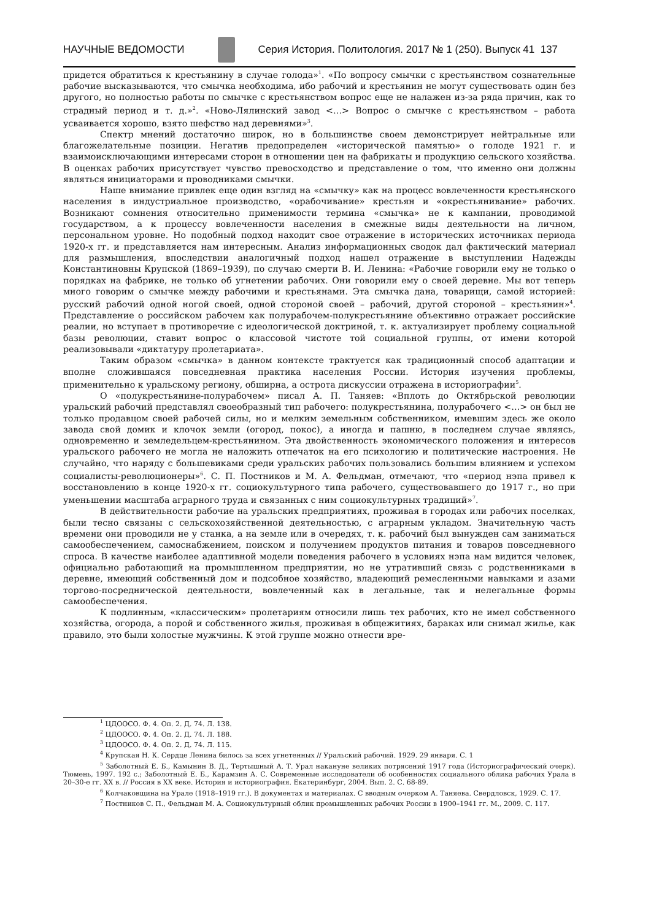НАУЧНЫЕ ВЕДОМОСТИ Серия История. Политология. 2017 № 1 (250). Выпуск 41 137
придется обратиться к крестьянину в случае голода»<sup>1</sup>. «По вопросу смычки с крестьянством сознательные рабочие высказываются, что смычка необходима, ибо рабочий и крестьянин не могут существовать один без другого, но полностью работы по смычке с крестьянством вопрос еще не налажен из-за ряда причин, как то страдный период и т. д.»<sup>2</sup>. «Ново-Лялинский завод <…> Вопрос о смычке с крестьянством – работа усваивается хорошо, взято шефство над деревнями»<sup>3</sup>.
Спектр мнений достаточно широк, но в большинстве своем демонстрирует нейтральные или благожелательные позиции. Негатив предопределен «исторической памятью» о голоде 1921 г. и взаимоисключающими интересами сторон в отношении цен на фабрикаты и продукцию сельского хозяйства. В оценках рабочих присутствует чувство превосходство и представление о том, что именно они должны являться инициаторами и проводниками смычки.
Наше внимание привлек еще один взгляд на «смычку» как на процесс вовлеченности крестьянского населения в индустриальное производство, «орабочивание» крестьян и «окрестьянивание» рабочих. Возникают сомнения относительно применимости термина «смычка» не к кампании, проводимой государством, а к процессу вовлеченности населения в смежные виды деятельности на личном, персональном уровне. Но подобный подход находит свое отражение в исторических источниках периода 1920-х гг. и представляется нам интересным. Анализ информационных сводок дал фактический материал для размышления, впоследствии аналогичный подход нашел отражение в выступлении Надежды Константиновны Крупской (1869–1939), по случаю смерти В. И. Ленина: «Рабочие говорили ему не только о порядках на фабрике, не только об угнетении рабочих. Они говорили ему о своей деревне. Мы вот теперь много говорим о смычке между рабочими и крестьянами. Эта смычка дана, товарищи, самой историей: русский рабочий одной ногой своей, одной стороной своей – рабочий, другой стороной – крестьянин»<sup>4</sup>. Представление о российском рабочем как полурабочем-полукрестьянине объективно отражает российские реалии, но вступает в противоречие с идеологической доктриной, т. к. актуализирует проблему социальной базы революции, ставит вопрос о классовой чистоте той социальной группы, от имени которой реализовывали «диктатуру пролетариата».
Таким образом «смычка» в данном контексте трактуется как традиционный способ адаптации и вполне сложившаяся повседневная практика населения России. История изучения проблемы, применительно к уральскому региону, обширна, а острота дискуссии отражена в историографии<sup>5</sup>.
О «полукрестьянине-полурабочем» писал А. П. Таняев: «Вплоть до Октябрьской революции уральский рабочий представлял своеобразный тип рабочего: полукрестьянина, полурабочего <…> он был не только продавцом своей рабочей силы, но и мелким земельным собственником, имевшим здесь же около завода свой домик и клочок земли (огород, покос), а иногда и пашню, в последнем случае являясь, одновременно и земледельцем-крестьянином. Эта двойственность экономического положения и интересов уральского рабочего не могла не наложить отпечаток на его психологию и политические настроения. Не случайно, что наряду с большевиками среди уральских рабочих пользовались большим влиянием и успехом социалисты-революционеры»<sup>6</sup>. С. П. Постников и М. А. Фельдман, отмечают, что «период нэпа привел к восстановлению в конце 1920-х гг. социокультурного типа рабочего, существовавшего до 1917 г., но при уменьшении масштаба аграрного труда и связанных с ним социокультурных традиций»<sup>7</sup>.
В действительности рабочие на уральских предприятиях, проживая в городах или рабочих поселках, были тесно связаны с сельскохозяйственной деятельностью, с аграрным укладом. Значительную часть времени они проводили не у станка, а на земле или в очередях, т. к. рабочий был вынужден сам заниматься самообеспечением, самоснабжением, поиском и получением продуктов питания и товаров повседневного спроса. В качестве наиболее адаптивной модели поведения рабочего в условиях нэпа нам видится человек, официально работающий на промышленном предприятии, но не утративший связь с родственниками в деревне, имеющий собственный дом и подсобное хозяйство, владеющий ремесленными навыками и азами торгово-посреднической деятельности, вовлеченный как в легальные, так и нелегальные формы самообеспечения.
К подлинным, «классическим» пролетариям относили лишь тех рабочих, кто не имел собственного хозяйства, огорода, а порой и собственного жилья, проживая в общежитиях, бараках или снимал жилье, как правило, это были холостые мужчины. К этой группе можно отнести вре-
<sup>1</sup> ЦДООСО. Ф. 4. Оп. 2. Д. 74. Л. 138.
<sup>2</sup> ЦДООСО. Ф. 4. Оп. 2. Д. 74. Л. 188.
<sup>3</sup> ЦДООСО. Ф. 4. Оп. 2. Д. 74. Л. 115.
<sup>4</sup> Крупская Н. К. Сердце Ленина билось за всех угнетенных // Уральский рабочий. 1929. 29 января. С. 1
<sup>5</sup> Заболотный Е. Б., Камынин В. Д., Тертышный А. Т. Урал накануне великих потрясений 1917 года (Историографический очерк). Тюмень, 1997. 192 с.; Заболотный Е. Б., Карамзин А. С. Современные исследователи об особенностях социального облика рабочих Урала в 20–30-е гг. XX в. // Россия в XX веке. История и историография. Екатеринбург, 2004. Вып. 2. С. 68-89.
<sup>6</sup> Колчаковщина на Урале (1918–1919 гг.). В документах и материалах. С вводным очерком А. Таняева. Свердловск, 1929. С. 17.
<sup>7</sup> Постников С. П., Фельдман М. А. Социокультурный облик промышленных рабочих России в 1900–1941 гг. М., 2009. С. 117.